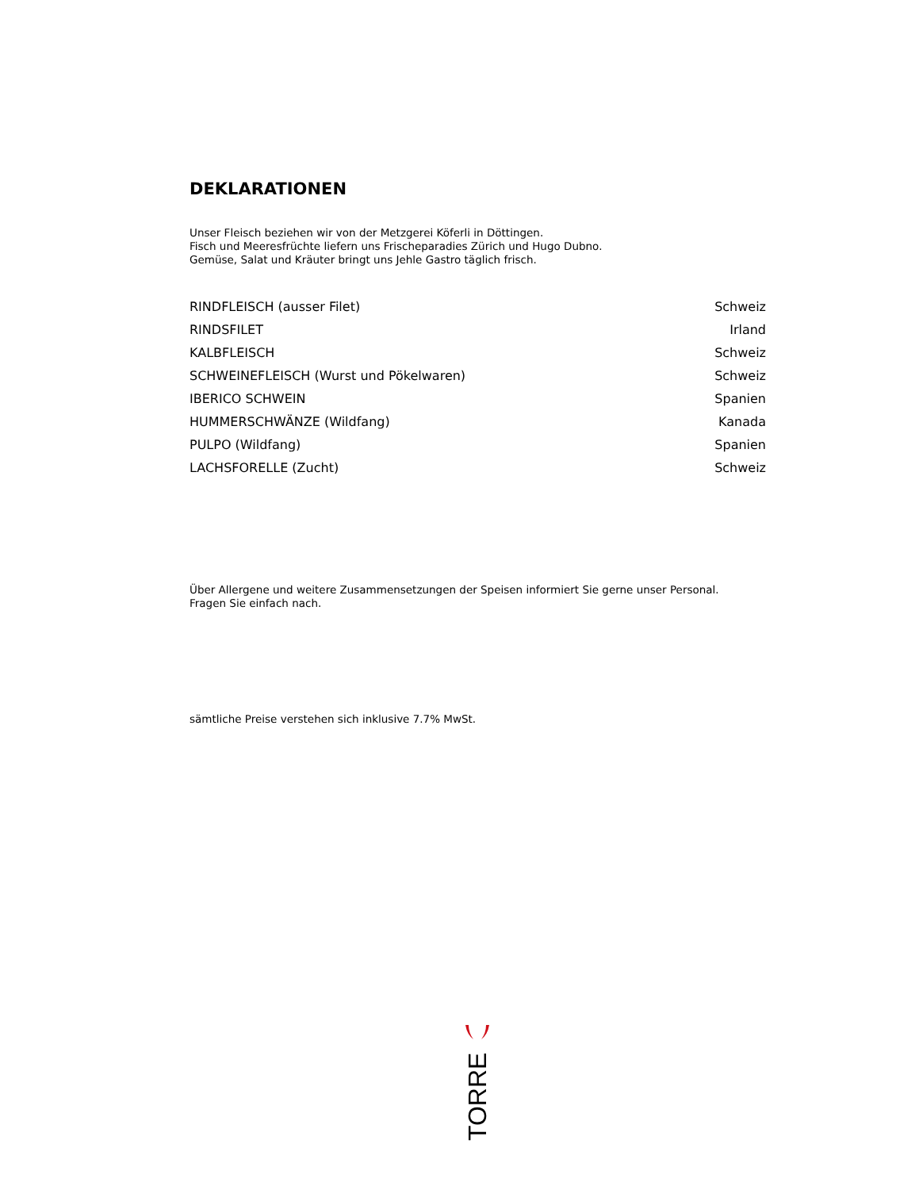DEKLARATIONEN
Unser Fleisch beziehen wir von der Metzgerei Köferli in Döttingen.
Fisch und Meeresfrüchte liefern uns Frischeparadies Zürich und Hugo Dubno.
Gemüse, Salat und Kräuter bringt uns Jehle Gastro täglich frisch.
| RINDFLEISCH (ausser Filet) | Schweiz |
| RINDSFILET | Irland |
| KALBFLEISCH | Schweiz |
| SCHWEINEFLEISCH (Wurst und Pökelwaren) | Schweiz |
| IBERICO SCHWEIN | Spanien |
| HUMMERSCHWÄNZE (Wildfang) | Kanada |
| PULPO (Wildfang) | Spanien |
| LACHSFORELLE (Zucht) | Schweiz |
Über Allergene und weitere Zusammensetzungen der Speisen informiert Sie gerne unser Personal.
Fragen Sie einfach nach.
sämtliche Preise verstehen sich inklusive 7.7% MwSt.
TORRE